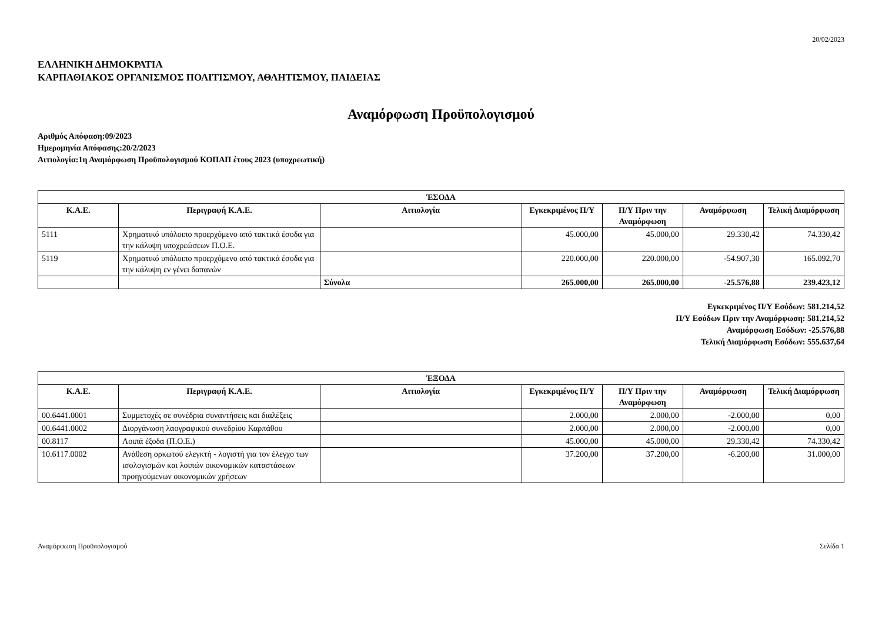20/02/2023
ΕΛΛΗΝΙΚΗ ΔΗΜΟΚΡΑΤΙΑ
ΚΑΡΠΑΘΙΑΚΟΣ ΟΡΓΑΝΙΣΜΟΣ ΠΟΛΙΤΙΣΜΟΥ, ΑΘΛΗΤΙΣΜΟΥ, ΠΑΙΔΕΙΑΣ
Αναμόρφωση Προϋπολογισμού
Αριθμός Απόφαση:09/2023
Ημερομηνία Απόφασης:20/2/2023
Αιτιολογία:1η Αναμόρφωση Προϋπολογισμού ΚΟΠΑΠ έτους 2023 (υποχρεωτική)
| ΈΣΟΔΑ | | | | | | |
| --- | --- | --- | --- | --- | --- | --- |
| Κ.Α.Ε. | Περιγραφή Κ.Α.Ε. | Αιτιολογία | Εγκεκριμένος Π/Υ | Π/Υ Πριν την Αναμόρφωση | Αναμόρφωση | Τελική Διαμόρφωση |
| 5111 | Χρηματικό υπόλοιπο προερχόμενο από τακτικά έσοδα για την κάλυψη υποχρεώσεων Π.Ο.Ε. | | 45.000,00 | 45.000,00 | 29.330,42 | 74.330,42 |
| 5119 | Χρηματικό υπόλοιπο προερχόμενο από τακτικά έσοδα για την κάλυψη εν γένει δαπανών | | 220.000,00 | 220.000,00 | -54.907,30 | 165.092,70 |
| | | Σύνολα | 265.000,00 | 265.000,00 | -25.576,88 | 239.423,12 |
Εγκεκριμένος Π/Υ Εσόδων: 581.214,52
Π/Υ Εσόδων Πριν την Αναμόρφωση: 581.214,52
Αναμόρφωση Εσόδων: -25.576,88
Τελική Διαμόρφωση Εσόδων: 555.637,64
| ΈΞΟΔΑ | | | | | | |
| --- | --- | --- | --- | --- | --- | --- |
| Κ.Α.Ε. | Περιγραφή Κ.Α.Ε. | Αιτιολογία | Εγκεκριμένος Π/Υ | Π/Υ Πριν την Αναμόρφωση | Αναμόρφωση | Τελική Διαμόρφωση |
| 00.6441.0001 | Συμμετοχές σε συνέδρια συναντήσεις και διαλέξεις | | 2.000,00 | 2.000,00 | -2.000,00 | 0,00 |
| 00.6441.0002 | Διοργάνωση λαογραφικού συνεδρίου Καρπάθου | | 2.000,00 | 2.000,00 | -2.000,00 | 0,00 |
| 00.8117 | Λοιπά έξοδα (Π.Ο.Ε.) | | 45.000,00 | 45.000,00 | 29.330,42 | 74.330,42 |
| 10.6117.0002 | Ανάθεση ορκωτού ελεγκτή - λογιστή για τον έλεγχο των ισολογισμών και λοιπών οικονομικών καταστάσεων προηγούμενων οικονομικών χρήσεων | | 37.200,00 | 37.200,00 | -6.200,00 | 31.000,00 |
Αναμόρφωση Προϋπολογισμού Σελίδα 1